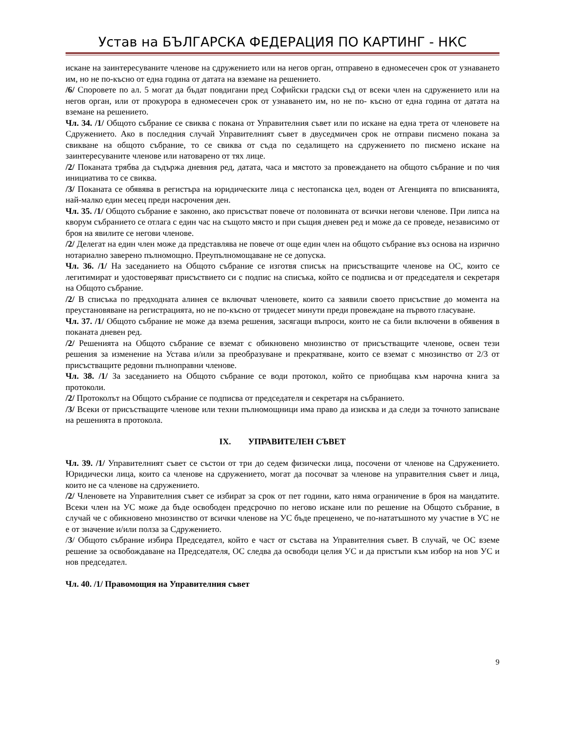Устав на БЪЛГАРСКА ФЕДЕРАЦИЯ ПО КАРТИНГ - НКС
искане на заинтересуваните членове на сдружението или на негов орган, отправено в едномесечен срок от узнаването им, но не по-късно от една година от датата на вземане на решението.
/6/ Споровете по ал. 5 могат да бъдат повдигани пред Софийски градски съд от всеки член на сдружението или на негов орган, или от прокурора в едномесечен срок от узнаването им, но не по- късно от една година от датата на вземане на решението.
Чл. 34. /1/ Общото събрание се свиква с покана от Управителния съвет или по искане на една трета от членовете на Сдружението. Ако в последния случай Управителният съвет в двуседмичен срок не отправи писмено покана за свикване на общото събрание, то се свиква от съда по седалището на сдружението по писмено искане на заинтересуваните членове или натоварено от тях лице.
/2/ Поканата трябва да съдържа дневния ред, датата, часа и мястото за провеждането на общото събрание и по чия инициатива то се свиква.
/3/ Поканата се обявява в регистъра на юридическите лица с нестопанска цел, воден от Агенцията по вписванията, най-малко един месец преди насрочения ден.
Чл. 35. /1/ Общото събрание е законно, ако присъстват повече от половината от всички негови членове. При липса на кворум събранието се отлага с един час на същото място и при същия дневен ред и може да се проведе, независимо от броя на явилите се негови членове.
/2/ Делегат на един член може да представлява не повече от още един член на общото събрание въз основа на изрично нотариално заверено пълномощно. Преупълномощаване не се допуска.
Чл. 36. /1/ На заседанието на Общото събрание се изготвя списък на присъстващите членове на ОС, които се легитимират и удостоверяват присъствието си с подпис на списъка, който се подписва и от председателя и секретаря на Общото събрание.
/2/ В списъка по предходната алинея се включват членовете, които са заявили своето присъствие до момента на преустановяване на регистрацията, но не по-късно от тридесет минути преди провеждане на първото гласуване.
Чл. 37. /1/ Общото събрание не може да взема решения, засягащи въпроси, които не са били включени в обявения в поканата дневен ред.
/2/ Решенията на Общото събрание се вземат с обикновено мнозинство от присъстващите членове, освен тези решения за изменение на Устава и/или за преобразуване и прекратяване, които се вземат с мнозинство от 2/3 от присъстващите редовни пълноправни членове.
Чл. 38. /1/ За заседанието на Общото събрание се води протокол, който се приобщава към нарочна книга за протоколи.
/2/ Протоколът на Общото събрание се подписва от председателя и секретаря на събранието.
/3/ Всеки от присъстващите членове или техни пълномощници има право да изисква и да следи за точното записване на решенията в протокола.
IX. УПРАВИТЕЛЕН СЪВЕТ
Чл. 39. /1/ Управителният съвет се състои от три до седем физически лица, посочени от членове на Сдружението. Юридически лица, които са членове на сдружението, могат да посочват за членове на управителния съвет и лица, които не са членове на сдружението.
/2/ Членовете на Управителния съвет се избират за срок от пет години, като няма ограничение в броя на мандатите. Всеки член на УС може да бъде освободен предсрочно по негово искане или по решение на Общото събрание, в случай че с обикновено мнозинство от всички членове на УС бъде преценено, че по-нататъшното му участие в УС не е от значение и/или полза за Сдружението.
/3/ Общото събрание избира Председател, който е част от състава на Управителния съвет. В случай, че ОС вземе решение за освобождаване на Председателя, ОС следва да освободи целия УС и да пристъпи към избор на нов УС и нов председател.
Чл. 40. /1/ Правомощия на Управителния съвет
9